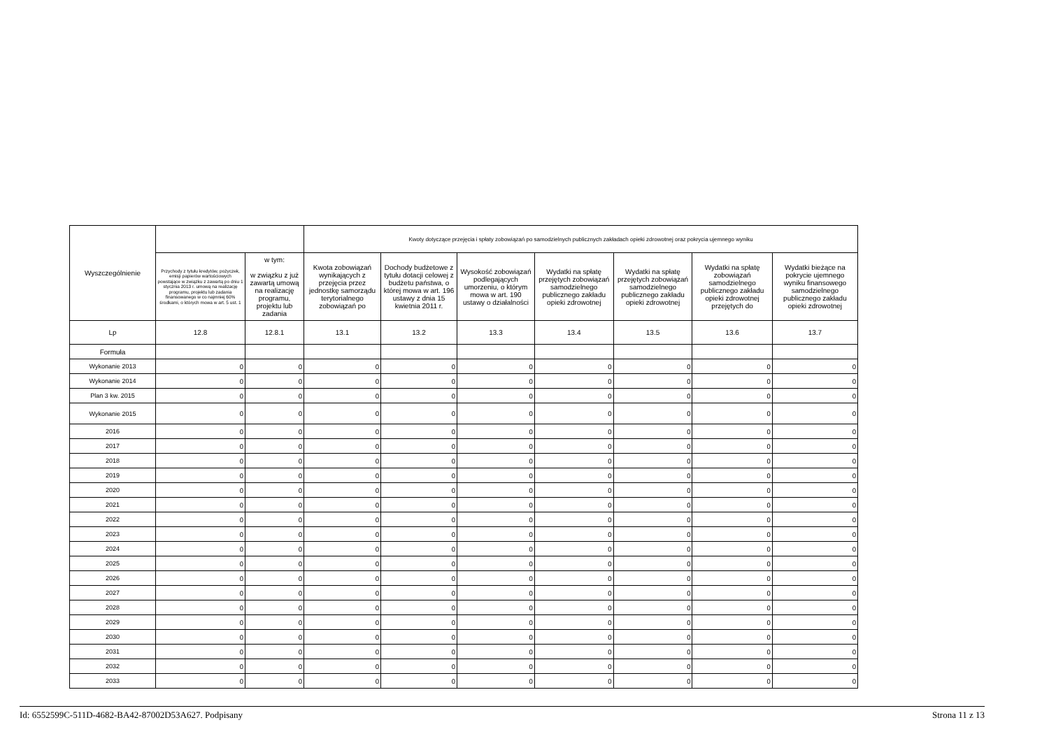| Wyszczególnienie | | | Kwoty dotyczące przejęcia i spłaty zobowiązań po samodzielnych publicznych zakładach opieki zdrowotnej oraz pokrycia ujemnego wyniku | | | | | | |
| --- | --- | --- | --- | --- | --- | --- | --- | --- | --- |
| | Przychody z tytułu kredytów, pożyczek, emisji papierów wartościowych powstające w związku z zawartą po dniu 1 stycznia 2013 r. umową na realizację programu, projektu lub zadania finansowanego w co najmniej 60% środkami, o których mowa w art. 5 ust. 1 | w tym: w związku z już zawartą umową na realizację programu, projektu lub zadania | Kwota zobowiązań wynikających z przejęcia przez jednostkę samorządu terytorialnego zobowiązań po | Dochody budżetowe z tytułu dotacji celowej z budżetu państwa, o której mowa w art. 196 ustawy z dnia 15 kwietnia 2011 r. | Wysokość zobowiązań podlegających umorzeniu, o którym mowa w art. 190 ustawy o działalności | Wydatki na spłatę przejętych zobowiązań samodzielnego publicznego zakładu opieki zdrowotnej | Wydatki na spłatę przejętych zobowiązań samodzielnego publicznego zakładu opieki zdrowotnej | Wydatki na spłatę zobowiązań samodzielnego publicznego zakładu opieki zdrowotnej przejętych do | Wydatki bieżące na pokrycie ujemnego wyniku finansowego samodzielnego publicznego zakładu opieki zdrowotnej |
| Lp | 12.8 | 12.8.1 | 13.1 | 13.2 | 13.3 | 13.4 | 13.5 | 13.6 | 13.7 |
| Formuła | | | | | | | | | |
| Wykonanie 2013 | 0 | 0 | 0 | 0 | 0 | 0 | 0 | 0 | 0 |
| Wykonanie 2014 | 0 | 0 | 0 | 0 | 0 | 0 | 0 | 0 | 0 |
| Plan 3 kw. 2015 | 0 | 0 | 0 | 0 | 0 | 0 | 0 | 0 | 0 |
| Wykonanie 2015 | 0 | 0 | 0 | 0 | 0 | 0 | 0 | 0 | 0 |
| 2016 | 0 | 0 | 0 | 0 | 0 | 0 | 0 | 0 | 0 |
| 2017 | 0 | 0 | 0 | 0 | 0 | 0 | 0 | 0 | 0 |
| 2018 | 0 | 0 | 0 | 0 | 0 | 0 | 0 | 0 | 0 |
| 2019 | 0 | 0 | 0 | 0 | 0 | 0 | 0 | 0 | 0 |
| 2020 | 0 | 0 | 0 | 0 | 0 | 0 | 0 | 0 | 0 |
| 2021 | 0 | 0 | 0 | 0 | 0 | 0 | 0 | 0 | 0 |
| 2022 | 0 | 0 | 0 | 0 | 0 | 0 | 0 | 0 | 0 |
| 2023 | 0 | 0 | 0 | 0 | 0 | 0 | 0 | 0 | 0 |
| 2024 | 0 | 0 | 0 | 0 | 0 | 0 | 0 | 0 | 0 |
| 2025 | 0 | 0 | 0 | 0 | 0 | 0 | 0 | 0 | 0 |
| 2026 | 0 | 0 | 0 | 0 | 0 | 0 | 0 | 0 | 0 |
| 2027 | 0 | 0 | 0 | 0 | 0 | 0 | 0 | 0 | 0 |
| 2028 | 0 | 0 | 0 | 0 | 0 | 0 | 0 | 0 | 0 |
| 2029 | 0 | 0 | 0 | 0 | 0 | 0 | 0 | 0 | 0 |
| 2030 | 0 | 0 | 0 | 0 | 0 | 0 | 0 | 0 | 0 |
| 2031 | 0 | 0 | 0 | 0 | 0 | 0 | 0 | 0 | 0 |
| 2032 | 0 | 0 | 0 | 0 | 0 | 0 | 0 | 0 | 0 |
| 2033 | 0 | 0 | 0 | 0 | 0 | 0 | 0 | 0 | 0 |
Id: 6552599C-511D-4682-BA42-87002D53A627. Podpisany Strona 11 z 13